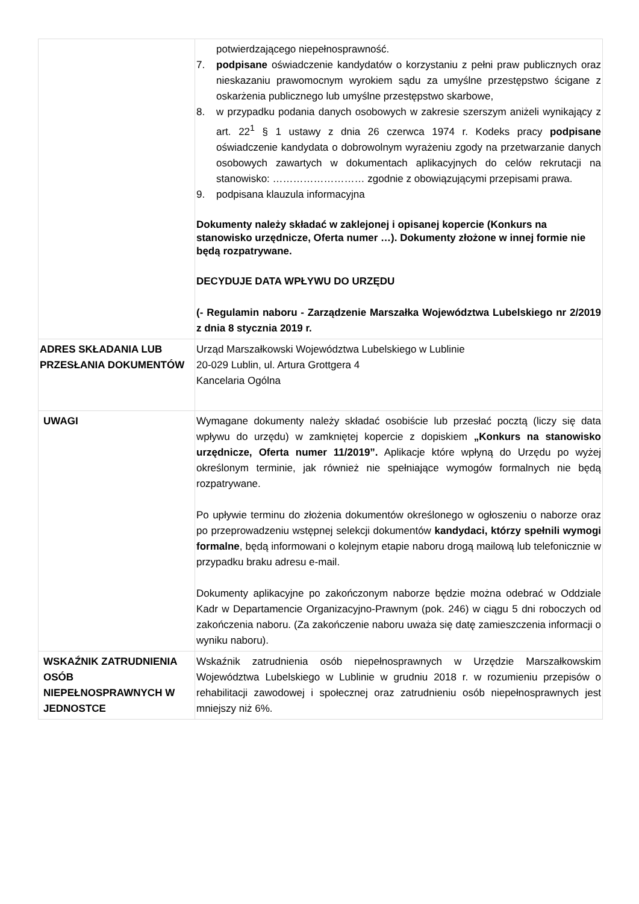| | potwierdzającego niepełnosprawność. 7. podpisane oświadczenie kandydatów o korzystaniu z pełni praw publicznych oraz nieskazaniu prawomocnym wyrokiem sądu za umyślne przestępstwo ścigane z oskarżenia publicznego lub umyślne przestępstwo skarbowe, 8. w przypadku podania danych osobowych w zakresie szerszym aniżeli wynikający z art. 22<sup>1</sup> § 1 ustawy z dnia 26 czerwca 1974 r. Kodeks pracy podpisane oświadczenie kandydata o dobrowolnym wyrażeniu zgody na przetwarzanie danych osobowych zawartych w dokumentach aplikacyjnych do celów rekrutacji na stanowisko: ……………………… zgodnie z obowiązującymi przepisami prawa. 9. podpisana klauzula informacyjna Dokumenty należy składać w zaklejonej i opisanej kopercie (Konkurs na stanowisko urzędnicze, Oferta numer …). Dokumenty złożone w innej formie nie będą rozpatrywane. DECYDUJE DATA WPŁYWU DO URZĘDU (- Regulamin naboru - Zarządzenie Marszałka Województwa Lubelskiego nr 2/2019 z dnia 8 stycznia 2019 r. |
| ADRES SKŁADANIA LUB PRZESŁANIA DOKUMENTÓW | Urząd Marszałkowski Województwa Lubelskiego w Lublinie 20-029 Lublin, ul. Artura Grottgera 4 Kancelaria Ogólna |
| UWAGI | Wymagane dokumenty należy składać osobiście lub przesłać pocztą (liczy się data wpływu do urzędu) w zamkniętej kopercie z dopiskiem „Konkurs na stanowisko urzędnicze, Oferta numer 11/2019”. Aplikacje które wpłyną do Urzędu po wyżej określonym terminie, jak również nie spełniające wymogów formalnych nie będą rozpatrywane. Po upływie terminu do złożenia dokumentów określonego w ogłoszeniu o naborze oraz po przeprowadzeniu wstępnej selekcji dokumentów kandydaci, którzy spełnili wymogi formalne , będą informowani o kolejnym etapie naboru drogą mailową lub telefonicznie w przypadku braku adresu e-mail. Dokumenty aplikacyjne po zakończonym naborze będzie można odebrać w Oddziale Kadr w Departamencie Organizacyjno-Prawnym (pok. 246) w ciągu 5 dni roboczych od zakończenia naboru. (Za zakończenie naboru uważa się datę zamieszczenia informacji o wyniku naboru). |
| WSKAŹNIK ZATRUDNIENIA OSÓB NIEPEŁNOSPRAWNYCH W JEDNOSTCE | Wskaźnik zatrudnienia osób niepełnosprawnych w Urzędzie Marszałkowskim Województwa Lubelskiego w Lublinie w grudniu 2018 r. w rozumieniu przepisów o rehabilitacji zawodowej i społecznej oraz zatrudnieniu osób niepełnosprawnych jest mniejszy niż 6%. |